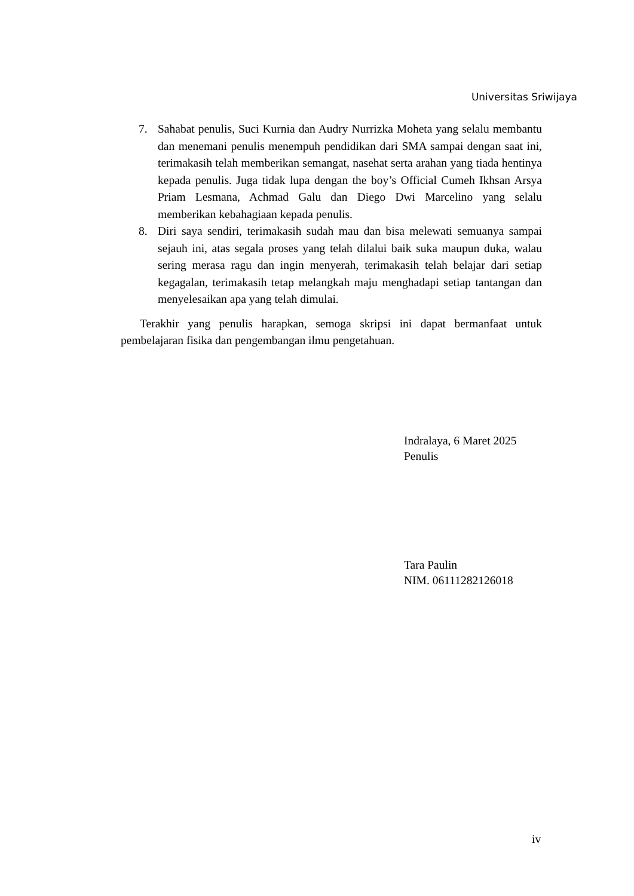Universitas Sriwijaya
7. Sahabat penulis, Suci Kurnia dan Audry Nurrizka Moheta yang selalu membantu dan menemani penulis menempuh pendidikan dari SMA sampai dengan saat ini, terimakasih telah memberikan semangat, nasehat serta arahan yang tiada hentinya kepada penulis. Juga tidak lupa dengan the boy’s Official Cumeh Ikhsan Arsya Priam Lesmana, Achmad Galu dan Diego Dwi Marcelino yang selalu memberikan kebahagiaan kepada penulis.
8. Diri saya sendiri, terimakasih sudah mau dan bisa melewati semuanya sampai sejauh ini, atas segala proses yang telah dilalui baik suka maupun duka, walau sering merasa ragu dan ingin menyerah, terimakasih telah belajar dari setiap kegagalan, terimakasih tetap melangkah maju menghadapi setiap tantangan dan menyelesaikan apa yang telah dimulai.
Terakhir yang penulis harapkan, semoga skripsi ini dapat bermanfaat untuk pembelajaran fisika dan pengembangan ilmu pengetahuan.
Indralaya, 6 Maret 2025
Penulis
Tara Paulin
NIM. 06111282126018
iv